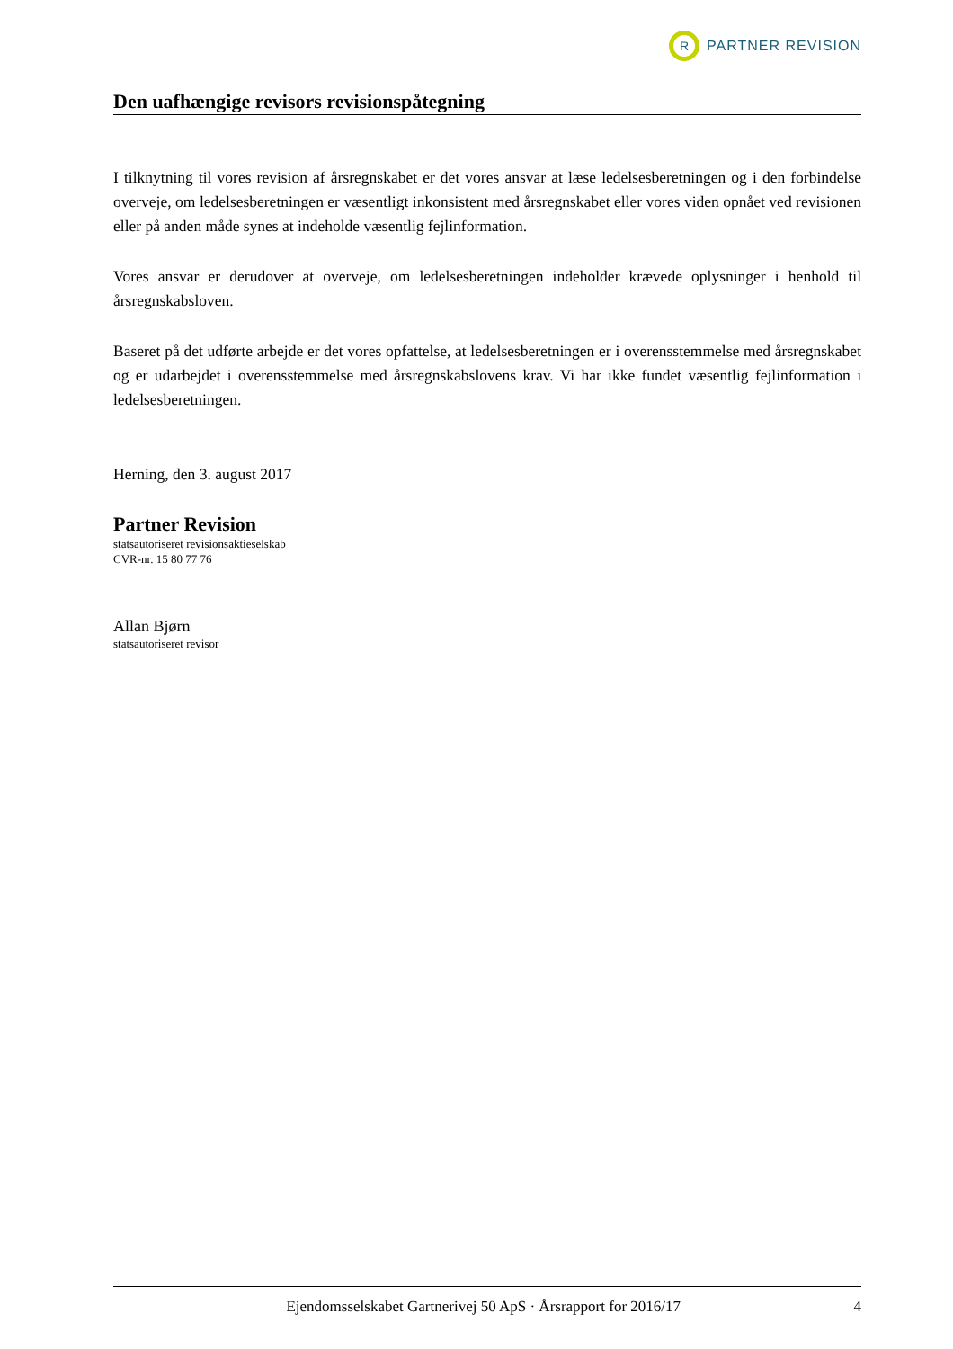R
PARTNER REVISION
Den uafhængige revisors revisionspåtegning
I tilknytning til vores revision af årsregnskabet er det vores ansvar at læse ledelsesberetningen og i den forbindelse overveje, om ledelsesberetningen er væsentligt inkonsistent med årsregnskabet eller vores viden opnået ved revisionen eller på anden måde synes at indeholde væsentlig fejlinformation.
Vores ansvar er derudover at overveje, om ledelsesberetningen indeholder krævede oplysninger i henhold til årsregnskabsloven.
Baseret på det udførte arbejde er det vores opfattelse, at ledelsesberetningen er i overensstemmelse med årsregnskabet og er udarbejdet i overensstemmelse med årsregnskabslovens krav. Vi har ikke fundet væsentlig fejlinformation i ledelsesberetningen.
Herning, den 3. august 2017
Partner Revision
statsautoriseret revisionsaktieselskab
CVR-nr. 15 80 77 76
Allan Bjørn
statsautoriseret revisor
Ejendomsselskabet Gartnerivej 50 ApS · Årsrapport for 2016/17 4